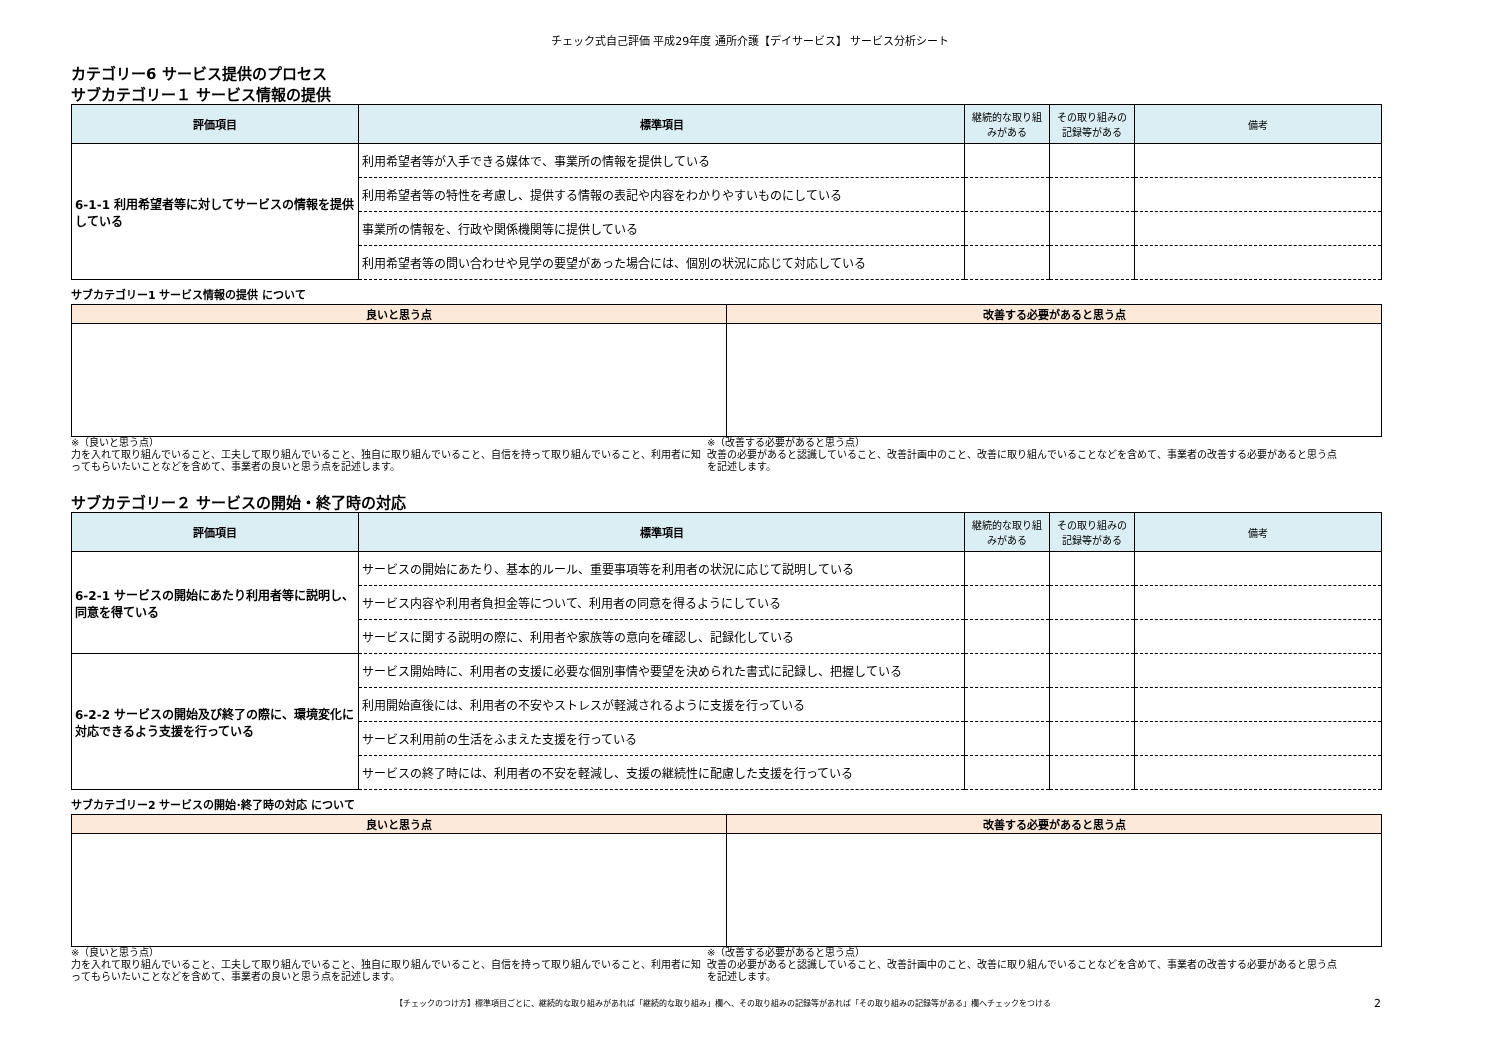チェック式自己評価 平成29年度 通所介護【デイサービス】 サービス分析シート
カテゴリー6 サービス提供のプロセス
サブカテゴリー１ サービス情報の提供
| 評価項目 | 標準項目 | 継続的な取り組みがある | その取り組みの記録等がある | 備考 |
| --- | --- | --- | --- | --- |
| 6-1-1 利用希望者等に対してサービスの情報を提供している | 利用希望者等が入手できる媒体で、事業所の情報を提供している | | | |
| | 利用希望者等の特性を考慮し、提供する情報の表記や内容をわかりやすいものにしている | | | |
| | 事業所の情報を、行政や関係機関等に提供している | | | |
| | 利用希望者等の問い合わせや見学の要望があった場合には、個別の状況に応じて対応している | | | |
サブカテゴリー1 サービス情報の提供 について
| 良いと思う点 | 改善する必要があると思う点 |
| --- | --- |
※（良いと思う点）
力を入れて取り組んでいること、工夫して取り組んでいること、独自に取り組んでいること、自信を持って取り組んでいること、利用者に知ってもらいたいことなどを含めて、事業者の良いと思う点を記述します。
※（改善する必要があると思う点）
改善の必要があると認識していること、改善計画中のこと、改善に取り組んでいることなどを含めて、事業者の改善する必要があると思う点を記述します。
サブカテゴリー２ サービスの開始・終了時の対応
| 評価項目 | 標準項目 | 継続的な取り組みがある | その取り組みの記録等がある | 備考 |
| --- | --- | --- | --- | --- |
| 6-2-1 サービスの開始にあたり利用者等に説明し、同意を得ている | サービスの開始にあたり、基本的ルール、重要事項等を利用者の状況に応じて説明している | | | |
| | サービス内容や利用者負担金等について、利用者の同意を得るようにしている | | | |
| | サービスに関する説明の際に、利用者や家族等の意向を確認し、記録化している | | | |
| 6-2-2 サービスの開始及び終了の際に、環境変化に対応できるよう支援を行っている | サービス開始時に、利用者の支援に必要な個別事情や要望を決められた書式に記録し、把握している | | | |
| | 利用開始直後には、利用者の不安やストレスが軽減されるように支援を行っている | | | |
| | サービス利用前の生活をふまえた支援を行っている | | | |
| | サービスの終了時には、利用者の不安を軽減し、支援の継続性に配慮した支援を行っている | | | |
サブカテゴリー2 サービスの開始･終了時の対応 について
| 良いと思う点 | 改善する必要があると思う点 |
| --- | --- |
※（良いと思う点）
力を入れて取り組んでいること、工夫して取り組んでいること、独自に取り組んでいること、自信を持って取り組んでいること、利用者に知ってもらいたいことなどを含めて、事業者の良いと思う点を記述します。
※（改善する必要があると思う点）
改善の必要があると認識していること、改善計画中のこと、改善に取り組んでいることなどを含めて、事業者の改善する必要があると思う点を記述します。
【チェックのつけ方】標準項目ごとに、継続的な取り組みがあれば「継続的な取り組み」欄へ、その取り組みの記録等があれば「その取り組みの記録等がある」欄へチェックをつける 2